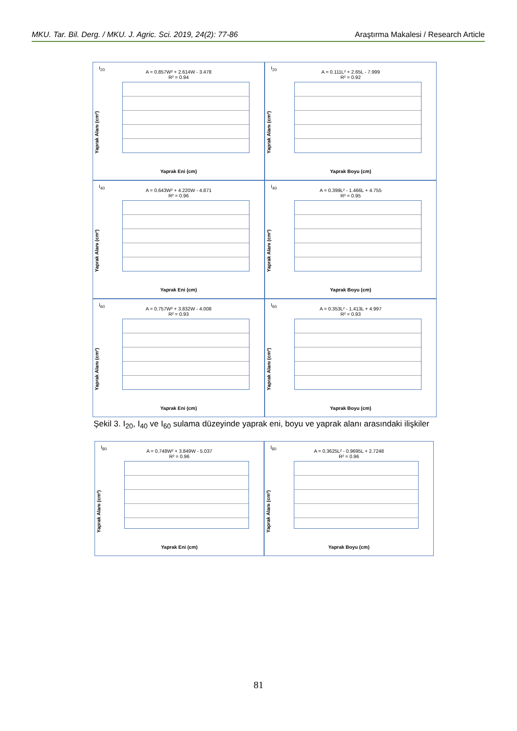MKU. Tar. Bil. Derg. / MKU. J. Agric. Sci. 2019, 24(2): 77-86 Araştırma Makalesi / Research Article
I<sub>20</sub>
A = 0.857W² + 2.614W - 3.478
R² = 0.94
Yaprak Alanı (cm²)
Yaprak Eni (cm)
I<sub>20</sub>
A = 0.111L² + 2.65L - 7.999
R² = 0.92
Yaprak Alanı (cm²)
Yaprak Boyu (cm)
I<sub>40</sub>
A = 0.643W² + 4.220W - 4.871
R² = 0.96
Yaprak Alanı (cm²)
Yaprak Eni (cm)
I<sub>40</sub>
A = 0.399L² - 1.466L + 4.755
R² = 0.95
Yaprak Alanı (cm²)
Yaprak Boyu (cm)
I<sub>60</sub>
A = 0.757W² + 3.832W - 4.008
R² = 0.93
Yaprak Alanı (cm²)
Yaprak Eni (cm)
I<sub>60</sub>
A = 0.353L² - 1.413L + 4.997
R² = 0.93
Yaprak Alanı (cm²)
Yaprak Boyu (cm)
Şekil 3. I<sub>20</sub>, I<sub>40</sub> ve I<sub>60</sub> sulama düzeyinde yaprak eni, boyu ve yaprak alanı arasındaki ilişkiler
I<sub>80</sub>
A = 0.748W² + 3.849W - 5.037
R² = 0.96
Yaprak Alanı (cm²)
Yaprak Eni (cm)
I<sub>80</sub>
A = 0.3625L² - 0.9695L + 2.7248
R² = 0.96
Yaprak Alanı (cm²)
Yaprak Boyu (cm)
81